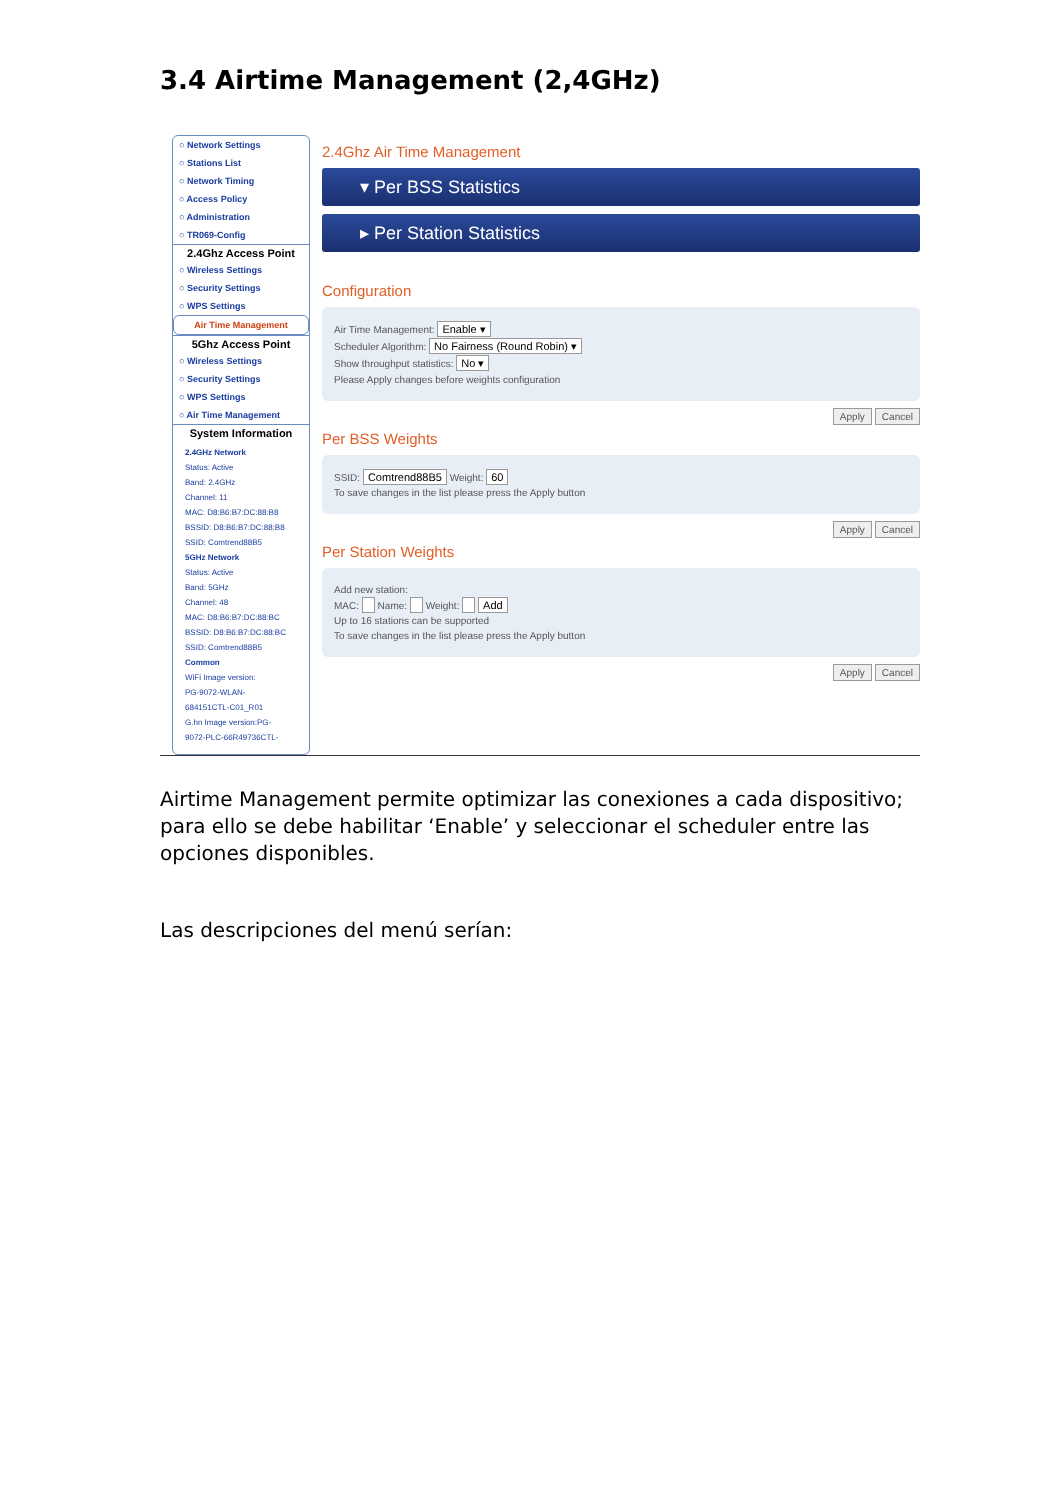3.4 Airtime Management (2,4GHz)
○ Network Settings
○ Stations List
○ Network Timing
○ Access Policy
○ Administration
○ TR069-Config
2.4Ghz Access Point
○ Wireless Settings
○ Security Settings
○ WPS Settings
Air Time Management
5Ghz Access Point
○ Wireless Settings
○ Security Settings
○ WPS Settings
○ Air Time Management
System Information
2.4GHz Network
Status: Active
Band: 2.4GHz
Channel: 11
MAC: D8:B6:B7:DC:88:B8
BSSID: D8:B6:B7:DC:88:B8
SSID: Comtrend88B5
5GHz Network
Status: Active
Band: 5GHz
Channel: 48
MAC: D8:B6:B7:DC:88:BC
BSSID: D8:B6:B7:DC:88:BC
SSID: Comtrend88B5
Common
WiFi Image version:
PG-9072-WLAN-
684151CTL-C01_R01
G.hn Image version:PG-
9072-PLC-66R49736CTL-
2.4Ghz Air Time Management
▾ Per BSS Statistics
▸ Per Station Statistics
Configuration
Air Time Management: Enable ▾
Scheduler Algorithm: No Fairness (Round Robin) ▾
Show throughput statistics: No ▾
Please Apply changes before weights configuration
Apply Cancel
Per BSS Weights
SSID: Comtrend88B5 Weight: 60
To save changes in the list please press the Apply button
Apply Cancel
Per Station Weights
Add new station:
MAC: Name: Weight: Add
Up to 16 stations can be supported
To save changes in the list please press the Apply button
Apply Cancel
Airtime Management permite optimizar las conexiones a cada dispositivo; para ello se debe habilitar ‘Enable’ y seleccionar el scheduler entre las opciones disponibles.
Las descripciones del menú serían: